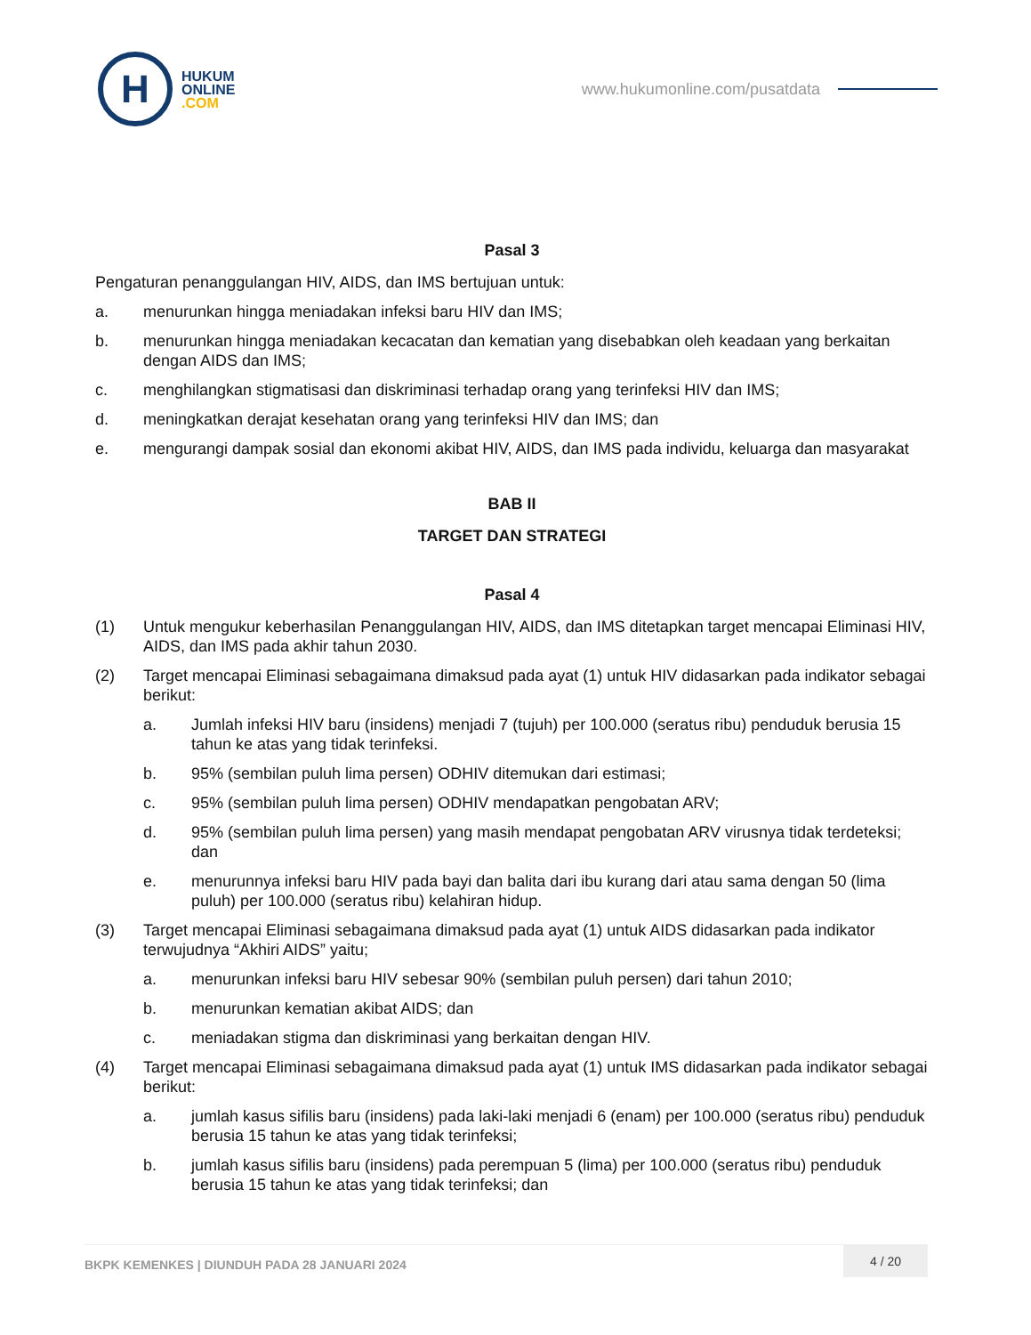H
HUKUM
ONLINE
.COM
www.hukumonline.com/pusatdata
Pasal 3
Pengaturan penanggulangan HIV, AIDS, dan IMS bertujuan untuk:
a. menurunkan hingga meniadakan infeksi baru HIV dan IMS;
b. menurunkan hingga meniadakan kecacatan dan kematian yang disebabkan oleh keadaan yang berkaitan dengan AIDS dan IMS;
c. menghilangkan stigmatisasi dan diskriminasi terhadap orang yang terinfeksi HIV dan IMS;
d. meningkatkan derajat kesehatan orang yang terinfeksi HIV dan IMS; dan
e. mengurangi dampak sosial dan ekonomi akibat HIV, AIDS, dan IMS pada individu, keluarga dan masyarakat
BAB II
TARGET DAN STRATEGI
Pasal 4
(1) Untuk mengukur keberhasilan Penanggulangan HIV, AIDS, dan IMS ditetapkan target mencapai Eliminasi HIV, AIDS, dan IMS pada akhir tahun 2030.
(2) Target mencapai Eliminasi sebagaimana dimaksud pada ayat (1) untuk HIV didasarkan pada indikator sebagai berikut:
a. Jumlah infeksi HIV baru (insidens) menjadi 7 (tujuh) per 100.000 (seratus ribu) penduduk berusia 15 tahun ke atas yang tidak terinfeksi.
b. 95% (sembilan puluh lima persen) ODHIV ditemukan dari estimasi;
c. 95% (sembilan puluh lima persen) ODHIV mendapatkan pengobatan ARV;
d. 95% (sembilan puluh lima persen) yang masih mendapat pengobatan ARV virusnya tidak terdeteksi; dan
e. menurunnya infeksi baru HIV pada bayi dan balita dari ibu kurang dari atau sama dengan 50 (lima puluh) per 100.000 (seratus ribu) kelahiran hidup.
(3) Target mencapai Eliminasi sebagaimana dimaksud pada ayat (1) untuk AIDS didasarkan pada indikator terwujudnya “Akhiri AIDS” yaitu;
a. menurunkan infeksi baru HIV sebesar 90% (sembilan puluh persen) dari tahun 2010;
b. menurunkan kematian akibat AIDS; dan
c. meniadakan stigma dan diskriminasi yang berkaitan dengan HIV.
(4) Target mencapai Eliminasi sebagaimana dimaksud pada ayat (1) untuk IMS didasarkan pada indikator sebagai berikut:
a. jumlah kasus sifilis baru (insidens) pada laki-laki menjadi 6 (enam) per 100.000 (seratus ribu) penduduk berusia 15 tahun ke atas yang tidak terinfeksi;
b. jumlah kasus sifilis baru (insidens) pada perempuan 5 (lima) per 100.000 (seratus ribu) penduduk berusia 15 tahun ke atas yang tidak terinfeksi; dan
BKPK KEMENKES | DIUNDUH PADA 28 JANUARI 2024 4 / 20